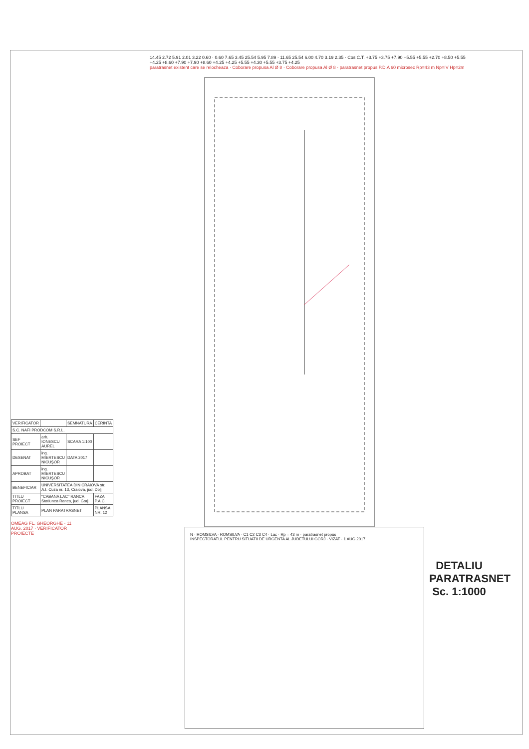14.45 2.72 5.91 2.01 3.22 0.60 · 0.60 7.65 3.45 25.54 5.95 7.89 · 11.65 25.54 6.00 4.70 3.19 2.35 · Cos C.T. +3.75 +3.75 +7.90 +5.55 +5.55 +2.70 +8.50 +5.55 +4.25 +8.60 +7.90 +7.90 +8.60 +4.25 +4.25 +5.55 +4.30 +5.55 +3.75 +4.25
paratrasnet existent care se relocheaza · Coborare propusa Al Ø 8 · Coborare propusa Al Ø 8 · paratrasnet propus P.D.A 60 microsec Rp=43 m Np=IV Hp=2m
DETALIU PARATRASNET
Sc. 1:1000
N · ROMSILVA · ROMSILVA · C1 C2 C3 C4 · Lac · Rp = 43 m · paratrasnet propus
INSPECTORATUL PENTRU SITUATII DE URGENTA AL JUDETULUI GORJ · VIZAT · 1 AUG 2017
| VERIFICATOR | | SEMNATURA | CERINTA |
| S.C. NAFI PRODCOM S.R.L. | | | |
| SEF PROIECT | arh. IONESCU AUREL | SCARA 1:100 | |
| DESENAT | ing. MIERTESCU NICUŞOR | DATA 2017 | |
| APROBAT | ing. MIERTESCU NICUŞOR | | |
| BENEFICIAR | UNIVERSITATEA DIN CRAIOVA str. A.I. Cuza nr. 13, Craiova, jud. Dolj | | |
| TITLU PROIECT | "CABANA LAC" RANCA Statiunea Ranca, jud. Gorj | | FAZA P.A.C. |
| TITLU PLANSA | PLAN PARATRASNET | | PLANSA NR. 12 |
OMEAG FL. GHEORGHE · 11 AUG. 2017 · VERIFICATOR PROIECTE